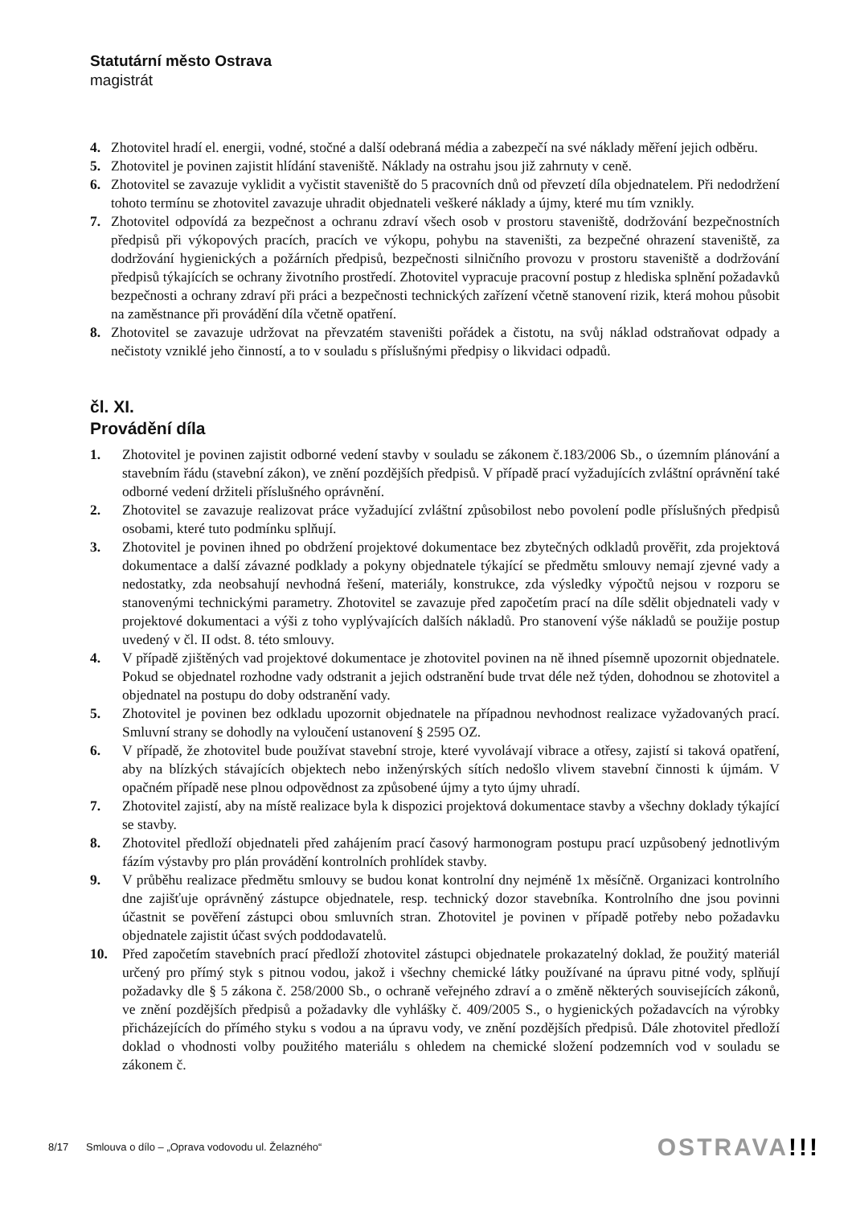Statutární město Ostrava
magistrát
4. Zhotovitel hradí el. energii, vodné, stočné a další odebraná média a zabezpečí na své náklady měření jejich odběru.
5. Zhotovitel je povinen zajistit hlídání staveniště. Náklady na ostrahu jsou již zahrnuty v ceně.
6. Zhotovitel se zavazuje vyklidit a vyčistit staveniště do 5 pracovních dnů od převzetí díla objednatelem. Při nedodržení tohoto termínu se zhotovitel zavazuje uhradit objednateli veškeré náklady a újmy, které mu tím vznikly.
7. Zhotovitel odpovídá za bezpečnost a ochranu zdraví všech osob v prostoru staveniště, dodržování bezpečnostních předpisů při výkopových pracích, pracích ve výkopu, pohybu na staveništi, za bezpečné ohrazení staveniště, za dodržování hygienických a požárních předpisů, bezpečnosti silničního provozu v prostoru staveniště a dodržování předpisů týkajících se ochrany životního prostředí. Zhotovitel vypracuje pracovní postup z hlediska splnění požadavků bezpečnosti a ochrany zdraví při práci a bezpečnosti technických zařízení včetně stanovení rizik, která mohou působit na zaměstnance při provádění díla včetně opatření.
8. Zhotovitel se zavazuje udržovat na převzatém staveništi pořádek a čistotu, na svůj náklad odstraňovat odpady a nečistoty vzniklé jeho činností, a to v souladu s příslušnými předpisy o likvidaci odpadů.
čl. XI.
Provádění díla
1. Zhotovitel je povinen zajistit odborné vedení stavby v souladu se zákonem č.183/2006 Sb., o územním plánování a stavebním řádu (stavební zákon), ve znění pozdějších předpisů. V případě prací vyžadujících zvláštní oprávnění také odborné vedení držiteli příslušného oprávnění.
2. Zhotovitel se zavazuje realizovat práce vyžadující zvláštní způsobilost nebo povolení podle příslušných předpisů osobami, které tuto podmínku splňují.
3. Zhotovitel je povinen ihned po obdržení projektové dokumentace bez zbytečných odkladů prověřit, zda projektová dokumentace a další závazné podklady a pokyny objednatele týkající se předmětu smlouvy nemají zjevné vady a nedostatky, zda neobsahují nevhodná řešení, materiály, konstrukce, zda výsledky výpočtů nejsou v rozporu se stanovenými technickými parametry. Zhotovitel se zavazuje před započetím prací na díle sdělit objednateli vady v projektové dokumentaci a výši z toho vyplývajících dalších nákladů. Pro stanovení výše nákladů se použije postup uvedený v čl. II odst. 8. této smlouvy.
4. V případě zjištěných vad projektové dokumentace je zhotovitel povinen na ně ihned písemně upozornit objednatele. Pokud se objednatel rozhodne vady odstranit a jejich odstranění bude trvat déle než týden, dohodnou se zhotovitel a objednatel na postupu do doby odstranění vady.
5. Zhotovitel je povinen bez odkladu upozornit objednatele na případnou nevhodnost realizace vyžadovaných prací. Smluvní strany se dohodly na vyloučení ustanovení § 2595 OZ.
6. V případě, že zhotovitel bude používat stavební stroje, které vyvolávají vibrace a otřesy, zajistí si taková opatření, aby na blízkých stávajících objektech nebo inženýrských sítích nedošlo vlivem stavební činnosti k újmám. V opačném případě nese plnou odpovědnost za způsobené újmy a tyto újmy uhradí.
7. Zhotovitel zajistí, aby na místě realizace byla k dispozici projektová dokumentace stavby a všechny doklady týkající se stavby.
8. Zhotovitel předloží objednateli před zahájením prací časový harmonogram postupu prací uzpůsobený jednotlivým fázím výstavby pro plán provádění kontrolních prohlídek stavby.
9. V průběhu realizace předmětu smlouvy se budou konat kontrolní dny nejméně 1x měsíčně. Organizaci kontrolního dne zajišťuje oprávněný zástupce objednatele, resp. technický dozor stavebníka. Kontrolního dne jsou povinni účastnit se pověření zástupci obou smluvních stran. Zhotovitel je povinen v případě potřeby nebo požadavku objednatele zajistit účast svých poddodavatelů.
10. Před započetím stavebních prací předloží zhotovitel zástupci objednatele prokazatelný doklad, že použitý materiál určený pro přímý styk s pitnou vodou, jakož i všechny chemické látky používané na úpravu pitné vody, splňují požadavky dle § 5 zákona č. 258/2000 Sb., o ochraně veřejného zdraví a o změně některých souvisejících zákonů, ve znění pozdějších předpisů a požadavky dle vyhlášky č. 409/2005 S., o hygienických požadavcích na výrobky přicházejících do přímého styku s vodou a na úpravu vody, ve znění pozdějších předpisů. Dále zhotovitel předloží doklad o vhodnosti volby použitého materiálu s ohledem na chemické složení podzemních vod v souladu se zákonem č.
8/17 Smlouva o dílo – „Oprava vodovodu ul. Želazného“
OSTRAVA!!!